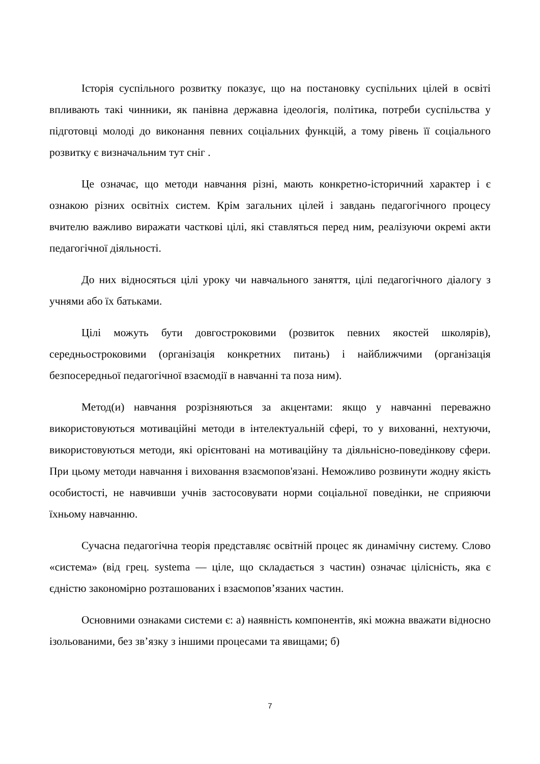Історія суспільного розвитку показує, що на постановку суспільних цілей в освіті впливають такі чинники, як панівна державна ідеологія, політика, потреби суспільства у підготовці молоді до виконання певних соціальних функцій, а тому рівень її соціального розвитку є визначальним тут сніг .
Це означає, що методи навчання різні, мають конкретно-історичний характер і є ознакою різних освітніх систем. Крім загальних цілей і завдань педагогічного процесу вчителю важливо виражати часткові цілі, які ставляться перед ним, реалізуючи окремі акти педагогічної діяльності.
До них відносяться цілі уроку чи навчального заняття, цілі педагогічного діалогу з учнями або їх батьками.
Цілі можуть бути довгостроковими (розвиток певних якостей школярів), середньостроковими (організація конкретних питань) і найближчими (організація безпосередньої педагогічної взаємодії в навчанні та поза ним).
Метод(и) навчання розрізняються за акцентами: якщо у навчанні переважно використовуються мотиваційні методи в інтелектуальній сфері, то у вихованні, нехтуючи, використовуються методи, які орієнтовані на мотиваційну та діяльнісно-поведінкову сфери. При цьому методи навчання і виховання взаємопов'язані. Неможливо розвинути жодну якість особистості, не навчивши учнів застосовувати норми соціальної поведінки, не сприяючи їхньому навчанню.
Сучасна педагогічна теорія представляє освітній процес як динамічну систему. Слово «система» (від грец. systema — ціле, що складається з частин) означає цілісність, яка є єдністю закономірно розташованих і взаємопов’язаних частин.
Основними ознаками системи є: а) наявність компонентів, які можна вважати відносно ізольованими, без зв’язку з іншими процесами та явищами; б)
7